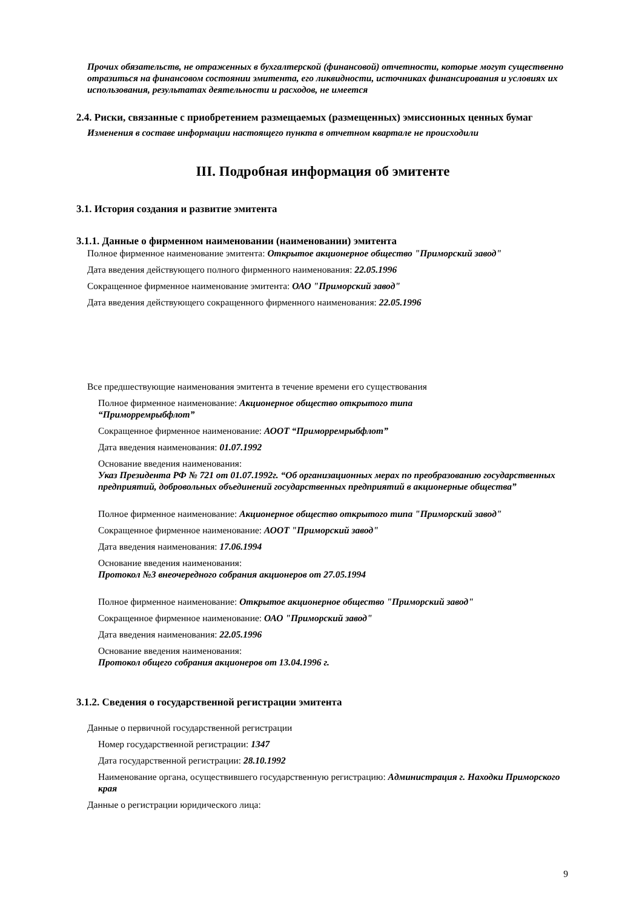Прочих обязательств, не отраженных в бухгалтерской (финансовой) отчетности, которые могут существенно отразиться на финансовом состоянии эмитента, его ликвидности, источниках финансирования и условиях их использования, результатах деятельности и расходов, не имеется
2.4. Риски, связанные с приобретением размещаемых (размещенных) эмиссионных ценных бумаг
Изменения в составе информации настоящего пункта в отчетном квартале не происходили
III. Подробная информация об эмитенте
3.1. История создания и развитие эмитента
3.1.1. Данные о фирменном наименовании (наименовании) эмитента
Полное фирменное наименование эмитента: Открытое акционерное общество "Приморский завод"
Дата введения действующего полного фирменного наименования: 22.05.1996
Сокращенное фирменное наименование эмитента: ОАО "Приморский завод"
Дата введения действующего сокращенного фирменного наименования: 22.05.1996
Все предшествующие наименования эмитента в течение времени его существования
Полное фирменное наименование: Акционерное общество открытого типа
“Приморремрыбфлот”
Сокращенное фирменное наименование: АООТ “Приморремрыбфлот”
Дата введения наименования: 01.07.1992
Основание введения наименования:
Указ Президента РФ № 721 от 01.07.1992г. “Об организационных мерах по преобразованию государственных предприятий, добровольных объединений государственных предприятий в акционерные общества”
Полное фирменное наименование: Акционерное общество открытого типа "Приморский завод"
Сокращенное фирменное наименование: АООТ "Приморский завод"
Дата введения наименования: 17.06.1994
Основание введения наименования:
Протокол №3 внеочередного собрания акционеров от 27.05.1994
Полное фирменное наименование: Открытое акционерное общество "Приморский завод"
Сокращенное фирменное наименование: ОАО "Приморский завод"
Дата введения наименования: 22.05.1996
Основание введения наименования:
Протокол общего собрания акционеров от 13.04.1996 г.
3.1.2. Сведения о государственной регистрации эмитента
Данные о первичной государственной регистрации
Номер государственной регистрации: 1347
Дата государственной регистрации: 28.10.1992
Наименование органа, осуществившего государственную регистрацию: Администрация г. Находки Приморского края
Данные о регистрации юридического лица:
9